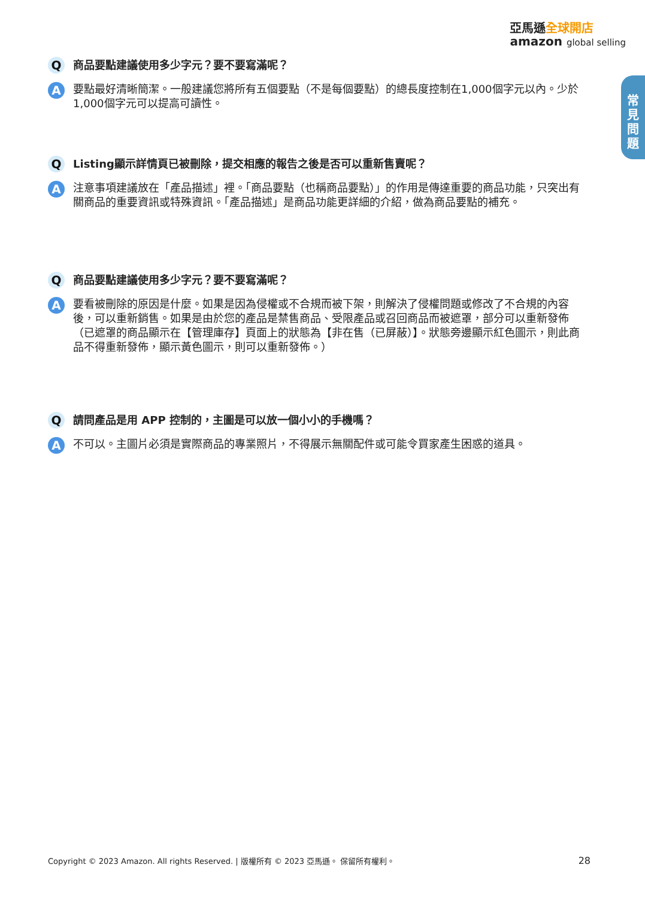亞馬遜全球開店
amazon global selling
常
見
問
題
Q
商品要點建議使用多少字元？要不要寫滿呢？
A
要點最好清晰簡潔。一般建議您將所有五個要點（不是每個要點）的總長度控制在1,000個字元以內。少於1,000個字元可以提高可讀性。
Q
Listing顯示詳情頁已被刪除，提交相應的報告之後是否可以重新售賣呢？
A
注意事項建議放在「產品描述」裡。「商品要點（也稱商品要點）」的作用是傳達重要的商品功能，只突出有關商品的重要資訊或特殊資訊。「產品描述」是商品功能更詳細的介紹，做為商品要點的補充。
Q
商品要點建議使用多少字元？要不要寫滿呢？
A
要看被刪除的原因是什麼。如果是因為侵權或不合規而被下架，則解決了侵權問題或修改了不合規的內容後，可以重新銷售。如果是由於您的產品是禁售商品、受限產品或召回商品而被遮罩，部分可以重新發佈（已遮罩的商品顯示在【管理庫存】頁面上的狀態為【非在售（已屏蔽）】。狀態旁邊顯示紅色圖示，則此商品不得重新發佈，顯示黃色圖示，則可以重新發佈。）
Q
請問產品是用 APP 控制的，主圖是可以放一個小小的手機嗎？
A
不可以。主圖片必須是實際商品的專業照片，不得展示無關配件或可能令買家產生困惑的道具。
Copyright © 2023 Amazon. All rights Reserved. | 版權所有 © 2023 亞馬遜。 保留所有權利。 28